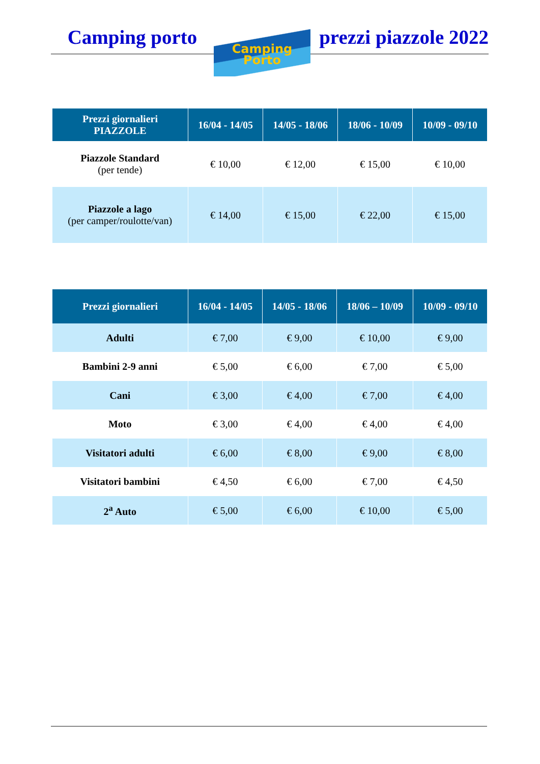Camping porto
Camping
Porto
prezzi piazzole 2022
| Prezzi giornalieri PIAZZOLE | 16/04 - 14/05 | 14/05 - 18/06 | 18/06 - 10/09 | 10/09 - 09/10 |
| --- | --- | --- | --- | --- |
| Piazzole Standard (per tende) | € 10,00 | € 12,00 | € 15,00 | € 10,00 |
| Piazzole a lago (per camper/roulotte/van) | € 14,00 | € 15,00 | € 22,00 | € 15,00 |
| Prezzi giornalieri | 16/04 - 14/05 | 14/05 - 18/06 | 18/06 – 10/09 | 10/09 - 09/10 |
| --- | --- | --- | --- | --- |
| Adulti | € 7,00 | € 9,00 | € 10,00 | € 9,00 |
| Bambini 2-9 anni | € 5,00 | € 6,00 | € 7,00 | € 5,00 |
| Cani | € 3,00 | € 4,00 | € 7,00 | € 4,00 |
| Moto | € 3,00 | € 4,00 | € 4,00 | € 4,00 |
| Visitatori adulti | € 6,00 | € 8,00 | € 9,00 | € 8,00 |
| Visitatori bambini | € 4,50 | € 6,00 | € 7,00 | € 4,50 |
| 2<sup>a</sup> Auto | € 5,00 | € 6,00 | € 10,00 | € 5,00 |